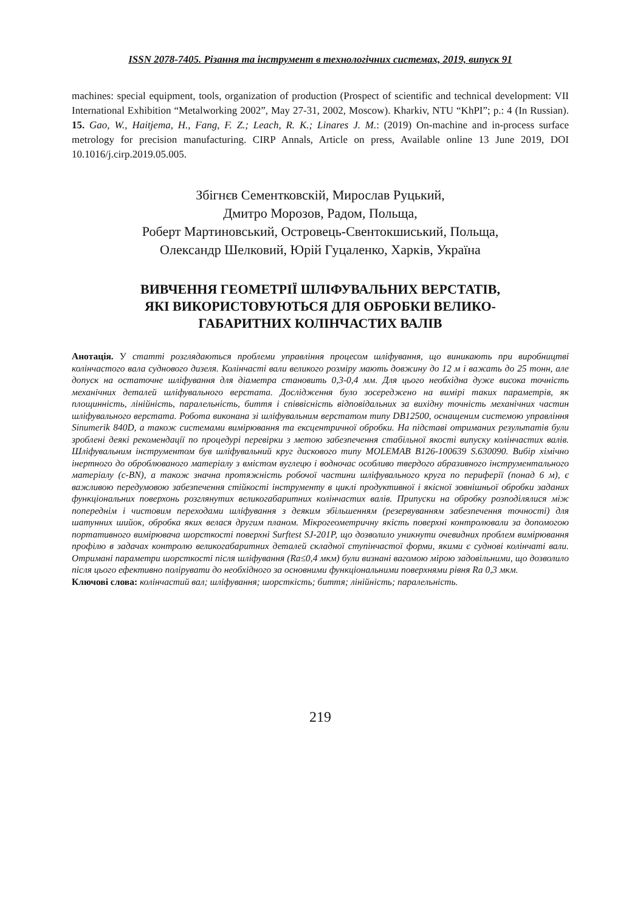ISSN 2078-7405. Різання та інструмент в технологічних системах, 2019, випуск 91
machines: special equipment, tools, organization of production (Prospect of scientific and technical development: VII International Exhibition “Metalworking 2002”, May 27-31, 2002, Moscow). Kharkiv, NTU “KhPI”; p.: 4 (In Russian). 15. Gao, W., Haitjema, H., Fang, F. Z.; Leach, R. K.; Linares J. M.: (2019) On-machine and in-process surface metrology for precision manufacturing. CIRP Annals, Article on press, Available online 13 June 2019, DOI 10.1016/j.cirp.2019.05.005.
Збігнєв Сементковскій, Мирослав Руцький,
Дмитро Морозов, Радом, Польща,
Роберт Мартиновський, Островець-Свентокшиський, Польща,
Олександр Шелковий, Юрій Гуцаленко, Харків, Україна
ВИВЧЕННЯ ГЕОМЕТРІЇ ШЛІФУВАЛЬНИХ ВЕРСТАТІВ,
ЯКІ ВИКОРИСТОВУЮТЬСЯ ДЛЯ ОБРОБКИ ВЕЛИКО-
ГАБАРИТНИХ КОЛІНЧАСТИХ ВАЛІВ
Анотація. У статті розглядаються проблеми управління процесом шліфування, що виникають при виробництві колінчастого вала суднового дизеля. Колінчасті вали великого розміру мають довжину до 12 м і важать до 25 тонн, але допуск на остаточне шліфування для діаметра становить 0,3-0,4 мм. Для цього необхідна дуже висока точність механічних деталей шліфувального верстата. Дослідження було зосереджено на вимірі таких параметрів, як площинність, лінійність, паралельність, биття і співвісність відповідальних за вихідну точність механічних частин шліфувального верстата. Робота виконана зі шліфувальним верстатом типу DB12500, оснащеним системою управління Sinumerik 840D, а також системами вимірювання та ексцентричної обробки. На підставі отриманих результатів були зроблені деякі рекомендації по процедурі перевірки з метою забезпечення стабільної якості випуску колінчастих валів. Шліфувальним інструментом був шліфувальний круг дискового типу MOLEMAB B126-100639 S.630090. Вибір хімічно інертного до оброблюваного матеріалу з вмістом вуглецю і водночас особливо твердого абразивного інструментального матеріалу (c-BN), а також значна протяжність робочої частини шліфувального круга по периферії (понад 6 м), є важливою передумовою забезпечення стійкості інструменту в циклі продуктивної і якісної зовнішньої обробки заданих функціональних поверхонь розглянутих великогабаритних колінчастих валів. Припуски на обробку розподілялися між попереднім і чистовим переходами шліфування з деяким збільшенням (резервуванням забезпечення точності) для шатунних шийок, обробка яких велася другим планом. Мікрогеометричну якість поверхні контролювали за допомогою портативного вимірювача шорсткості поверхні Surftest SJ-201P, що дозволило уникнути очевидних проблем вимірювання профілю в задачах контролю великогабаритних деталей складної ступінчастої форми, якими є суднові колінчаті вали. Отримані параметри шорсткості після шліфування (Ra≤0,4 мкм) були визнані вагомою мірою задовільними, що дозволило після цього ефективно полірувати до необхідного за основними функціональними поверхнями рівня Ra 0,3 мкм.
Ключові слова: колінчастий вал; шліфування; шорсткість; биття; лінійність; паралельність.
219